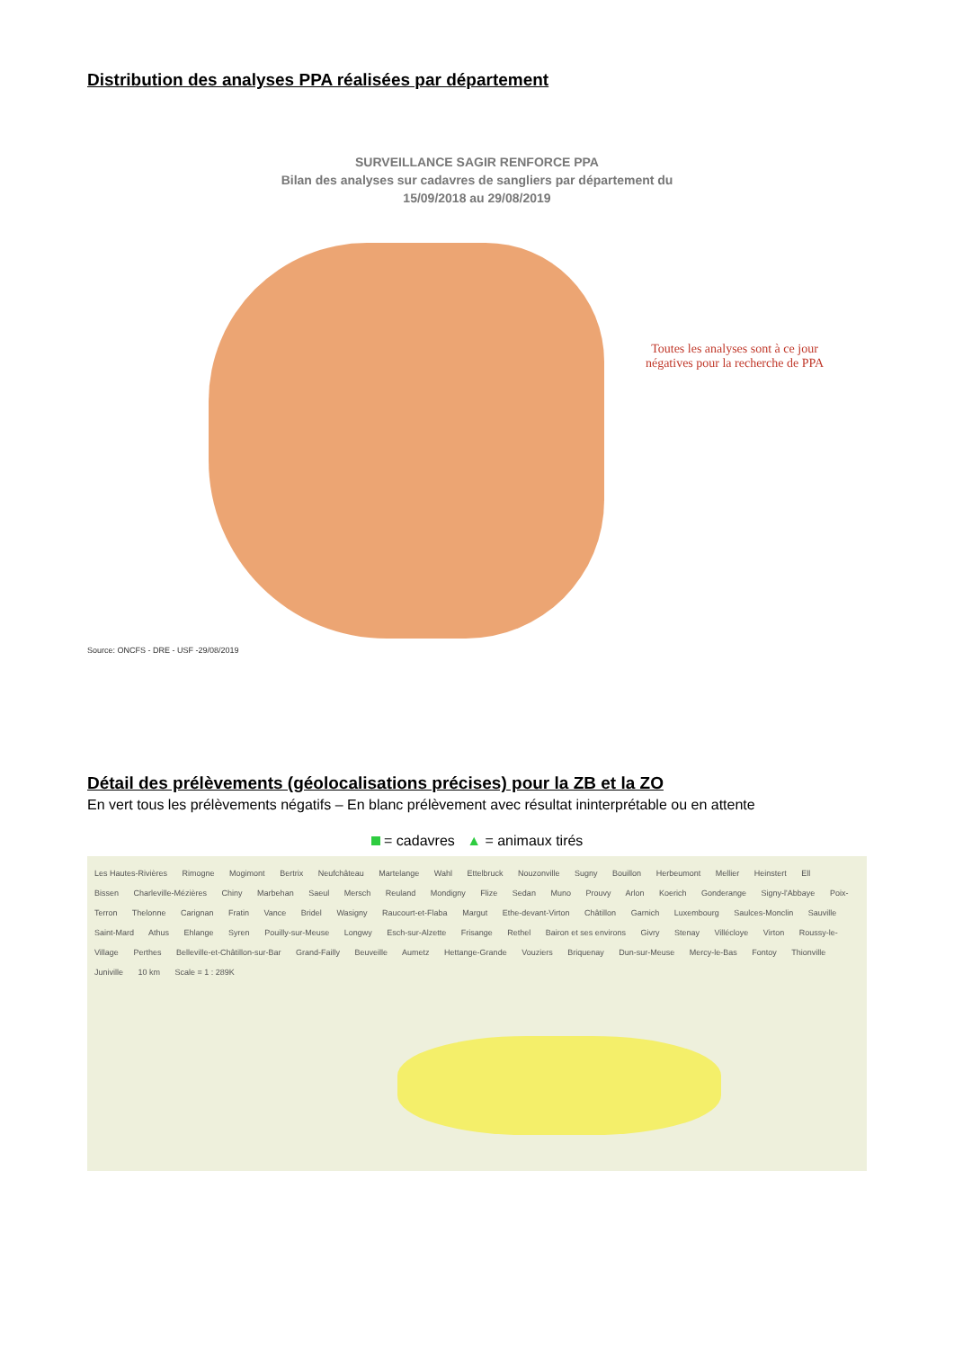Distribution des analyses PPA réalisées par département
SURVEILLANCE SAGIR RENFORCE PPA
Bilan des analyses sur cadavres de sangliers par département du
15/09/2018 au 29/08/2019
Toutes les analyses sont à ce jour négatives pour la recherche de PPA
Source: ONCFS - DRE - USF -29/08/2019
Détail des prélèvements (géolocalisations précises) pour la ZB et la ZO
En vert tous les prélèvements négatifs – En blanc prélèvement avec résultat ininterprétable ou en attente
= cadavres ▲ = animaux tirés
Les Hautes-Rivières Rimogne Mogimont Bertrix Neufchâteau Martelange Wahl Ettelbruck Nouzonville Sugny Bouillon Herbeumont Mellier Heinstert Ell Bissen Charleville-Mézières Chiny Marbehan Saeul Mersch Reuland Mondigny Flize Sedan Muno Prouvy Arlon Koerich Gonderange Signy-l'Abbaye Poix-Terron Thelonne Carignan Fratin Vance Bridel Wasigny Raucourt-et-Flaba Margut Ethe-devant-Virton Châtillon Garnich Luxembourg Saulces-Monclin Sauville Saint-Mard Athus Ehlange Syren Pouilly-sur-Meuse Longwy Esch-sur-Alzette Frisange Rethel Bairon et ses environs Givry Stenay Villécloye Virton Roussy-le-Village Perthes Belleville-et-Châtillon-sur-Bar Grand-Failly Beuveille Aumetz Hettange-Grande Vouziers Briquenay Dun-sur-Meuse Mercy-le-Bas Fontoy Thionville Juniville 10 km Scale = 1 : 289K